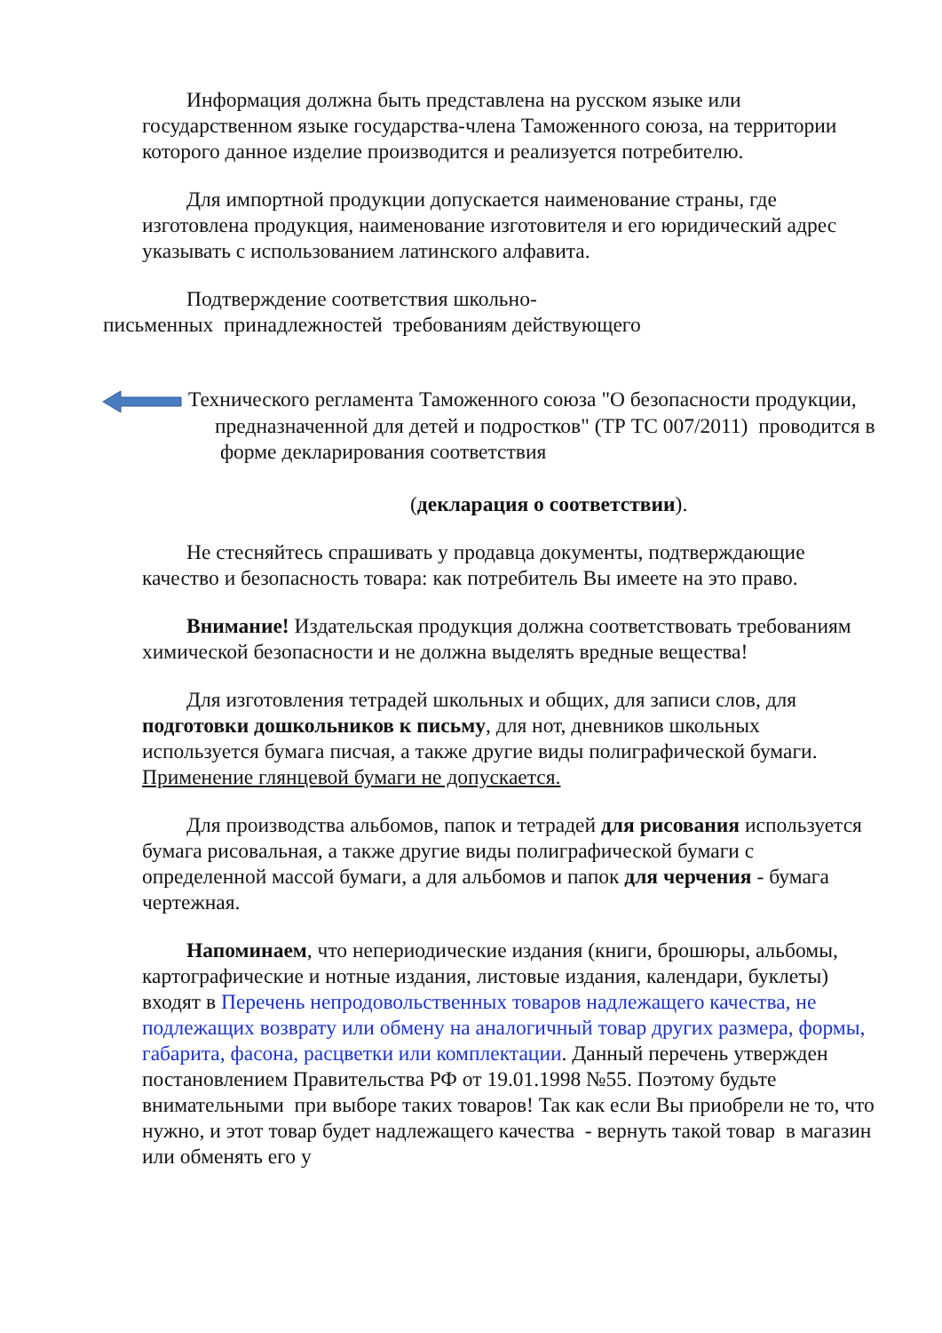Информация должна быть представлена на русском языке или государственном языке государства-члена Таможенного союза, на территории которого данное изделие производится и реализуется потребителю.
Для импортной продукции допускается наименование страны, где изготовлена продукция, наименование изготовителя и его юридический адрес указывать с использованием латинского алфавита.
Подтверждение соответствия школьно-
письменных принадлежностей требованиям действующего
Технического регламента Таможенного союза "О безопасности продукции, предназначенной для детей и подростков" (ТР ТС 007/2011) проводится в форме декларирования соответствия
(декларация о соответствии).
Не стесняйтесь спрашивать у продавца документы, подтверждающие качество и безопасность товара: как потребитель Вы имеете на это право.
Внимание! Издательская продукция должна соответствовать требованиям химической безопасности и не должна выделять вредные вещества!
Для изготовления тетрадей школьных и общих, для записи слов, для подготовки дошкольников к письму, для нот, дневников школьных используется бумага писчая, а также другие виды полиграфической бумаги. Применение глянцевой бумаги не допускается.
Для производства альбомов, папок и тетрадей для рисования используется бумага рисовальная, а также другие виды полиграфической бумаги с определенной массой бумаги, а для альбомов и папок для черчения - бумага чертежная.
Напоминаем, что непериодические издания (книги, брошюры, альбомы, картографические и нотные издания, листовые издания, календари, буклеты) входят в Перечень непродовольственных товаров надлежащего качества, не подлежащих возврату или обмену на аналогичный товар других размера, формы, габарита, фасона, расцветки или комплектации. Данный перечень утвержден постановлением Правительства РФ от 19.01.1998 №55. Поэтому будьте внимательными при выборе таких товаров! Так как если Вы приобрели не то, что нужно, и этот товар будет надлежащего качества - вернуть такой товар в магазин или обменять его у